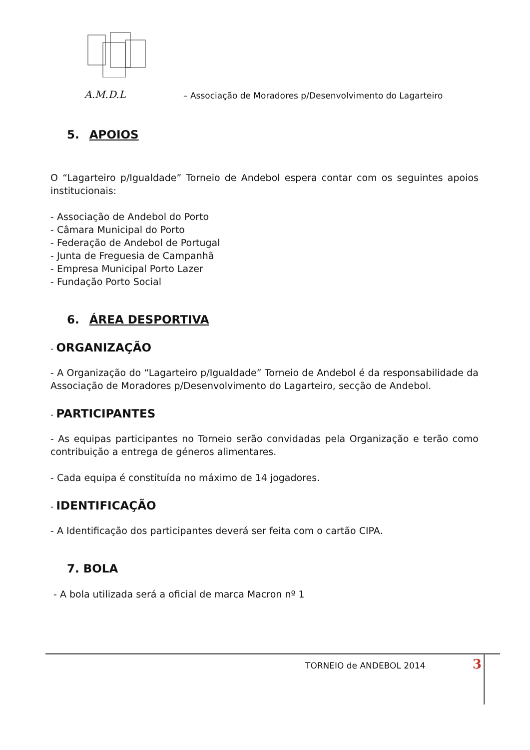A.M.D.L – Associação de Moradores p/Desenvolvimento do Lagarteiro
5. APOIOS
O “Lagarteiro p/Igualdade” Torneio de Andebol espera contar com os seguintes apoios institucionais:
- Associação de Andebol do Porto
- Câmara Municipal do Porto
- Federação de Andebol de Portugal
- Junta de Freguesia de Campanhã
- Empresa Municipal Porto Lazer
- Fundação Porto Social
6. ÁREA DESPORTIVA
- ORGANIZAÇÃO
- A Organização do “Lagarteiro p/Igualdade” Torneio de Andebol é da responsabilidade da Associação de Moradores p/Desenvolvimento do Lagarteiro, secção de Andebol.
- PARTICIPANTES
- As equipas participantes no Torneio serão convidadas pela Organização e terão como contribuição a entrega de géneros alimentares.
- Cada equipa é constituída no máximo de 14 jogadores.
- IDENTIFICAÇÃO
- A Identificação dos participantes deverá ser feita com o cartão CIPA.
7. BOLA
- A bola utilizada será a oficial de marca Macron nº 1
TORNEIO de ANDEBOL 2014 3